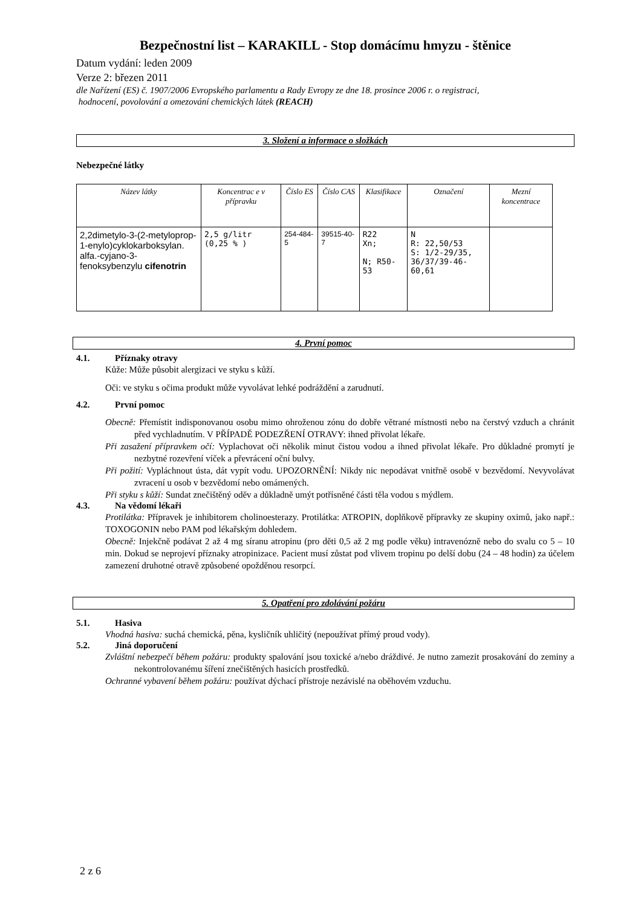Bezpečnostní list – KARAKILL - Stop domácímu hmyzu - štěnice
Datum vydání: leden 2009
Verze 2: březen 2011
dle Nařízení (ES) č. 1907/2006 Evropského parlamentu a Rady Evropy ze dne 18. prosince 2006 r. o registraci,
hodnocení, povolování a omezování chemických látek (REACH)
3. Složení a informace o složkách
Nebezpečné látky
| Název látky | Koncentrac e v přípravku | Číslo ES | Číslo CAS | Klasifikace | Označení | Mezní koncentrace |
| --- | --- | --- | --- | --- | --- | --- |
| 2,2dimetylo-3-(2-metyloprop-1-enylo)cyklokarboksylan. alfa.-cyjano-3-fenoksybenzylu cifenotrin | 2,5 g/litr (0,25 % ) | 254-484-5 | 39515-40-7 | R22 Xn; N; R50-53 | N R: 22,50/53 S: 1/2-29/35, 36/37/39-46-60,61 | |
4. První pomoc
4.1. Příznaky otravy
Kůže: Může působit alergizaci ve styku s kůží.
Oči: ve styku s očima produkt může vyvolávat lehké podráždění a zarudnutí.
4.2. První pomoc
Obecně: Přemístit indisponovanou osobu mimo ohroženou zónu do dobře větrané místnosti nebo na čerstvý vzduch a chránit před vychladnutím. V PŘÍPADĚ PODEZŘENÍ OTRAVY: ihned přivolat lékaře.
Při zasažení přípravkem očí: Vyplachovat oči několik minut čistou vodou a ihned přivolat lékaře. Pro důkladné promytí je nezbytné rozevření víček a převrácení oční bulvy.
Při požití: Vypláchnout ústa, dát vypít vodu. UPOZORNĚNÍ: Nikdy nic nepodávat vnitřně osobě v bezvědomí. Nevyvolávat zvracení u osob v bezvědomí nebo omámených.
Při styku s kůží: Sundat znečištěný oděv a důkladně umýt potřísněné části těla vodou s mýdlem.
4.3. Na vědomí lékaři
Protilátka: Přípravek je inhibitorem cholinoesterazy. Protilátka: ATROPIN, doplňkově přípravky ze skupiny oximů, jako např.: TOXOGONIN nebo PAM pod lékařským dohledem.
Obecně: Injekčně podávat 2 až 4 mg síranu atropinu (pro děti 0,5 až 2 mg podle věku) intravenózně nebo do svalu co 5 – 10 min. Dokud se neprojeví příznaky atropinizace. Pacient musí zůstat pod vlivem tropinu po delší dobu (24 – 48 hodin) za účelem zamezení druhotné otravě způsobené opožděnou resorpcí.
5. Opatření pro zdolávání požáru
5.1. Hasiva
Vhodná hasiva: suchá chemická, pěna, kysličník uhličitý (nepoužívat přímý proud vody).
5.2. Jiná doporučení
Zvláštní nebezpečí během požáru: produkty spalování jsou toxické a/nebo dráždivé. Je nutno zamezit prosakování do zeminy a nekontrolovanému šíření znečištěných hasicích prostředků.
Ochranné vybavení během požáru: používat dýchací přístroje nezávislé na oběhovém vzduchu.
2 z 6